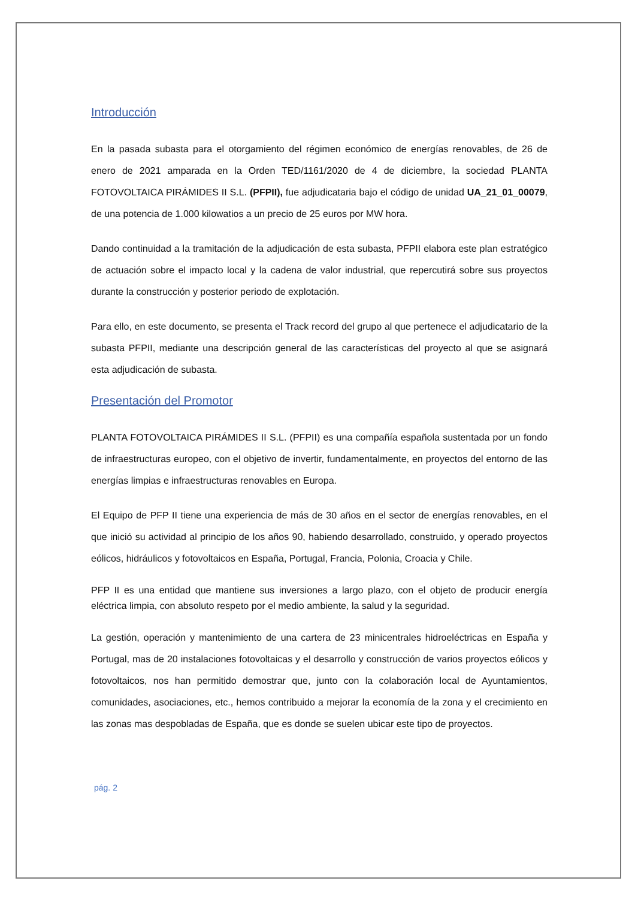Introducción
En la pasada subasta para el otorgamiento del régimen económico de energías renovables, de 26 de enero de 2021 amparada en la Orden TED/1161/2020 de 4 de diciembre, la sociedad PLANTA FOTOVOLTAICA PIRÁMIDES II S.L. (PFPII), fue adjudicataria bajo el código de unidad UA_21_01_00079, de una potencia de 1.000 kilowatios a un precio de 25 euros por MW hora.
Dando continuidad a la tramitación de la adjudicación de esta subasta, PFPII elabora este plan estratégico de actuación sobre el impacto local y la cadena de valor industrial, que repercutirá sobre sus proyectos durante la construcción y posterior periodo de explotación.
Para ello, en este documento, se presenta el Track record del grupo al que pertenece el adjudicatario de la subasta PFPII, mediante una descripción general de las características del proyecto al que se asignará esta adjudicación de subasta.
Presentación del Promotor
PLANTA FOTOVOLTAICA PIRÁMIDES II S.L. (PFPII) es una compañía española sustentada por un fondo de infraestructuras europeo, con el objetivo de invertir, fundamentalmente, en proyectos del entorno de las energías limpias e infraestructuras renovables en Europa.
El Equipo de PFP II tiene una experiencia de más de 30 años en el sector de energías renovables, en el que inició su actividad al principio de los años 90, habiendo desarrollado, construido, y operado proyectos eólicos, hidráulicos y fotovoltaicos en España, Portugal, Francia, Polonia, Croacia y Chile.
PFP II es una entidad que mantiene sus inversiones a largo plazo, con el objeto de producir energía eléctrica limpia, con absoluto respeto por el medio ambiente, la salud y la seguridad.
La gestión, operación y mantenimiento de una cartera de 23 minicentrales hidroeléctricas en España y Portugal, mas de 20 instalaciones fotovoltaicas y el desarrollo y construcción de varios proyectos eólicos y fotovoltaicos, nos han permitido demostrar que, junto con la colaboración local de Ayuntamientos, comunidades, asociaciones, etc., hemos contribuido a mejorar la economía de la zona y el crecimiento en las zonas mas despobladas de España, que es donde se suelen ubicar este tipo de proyectos.
pág. 2